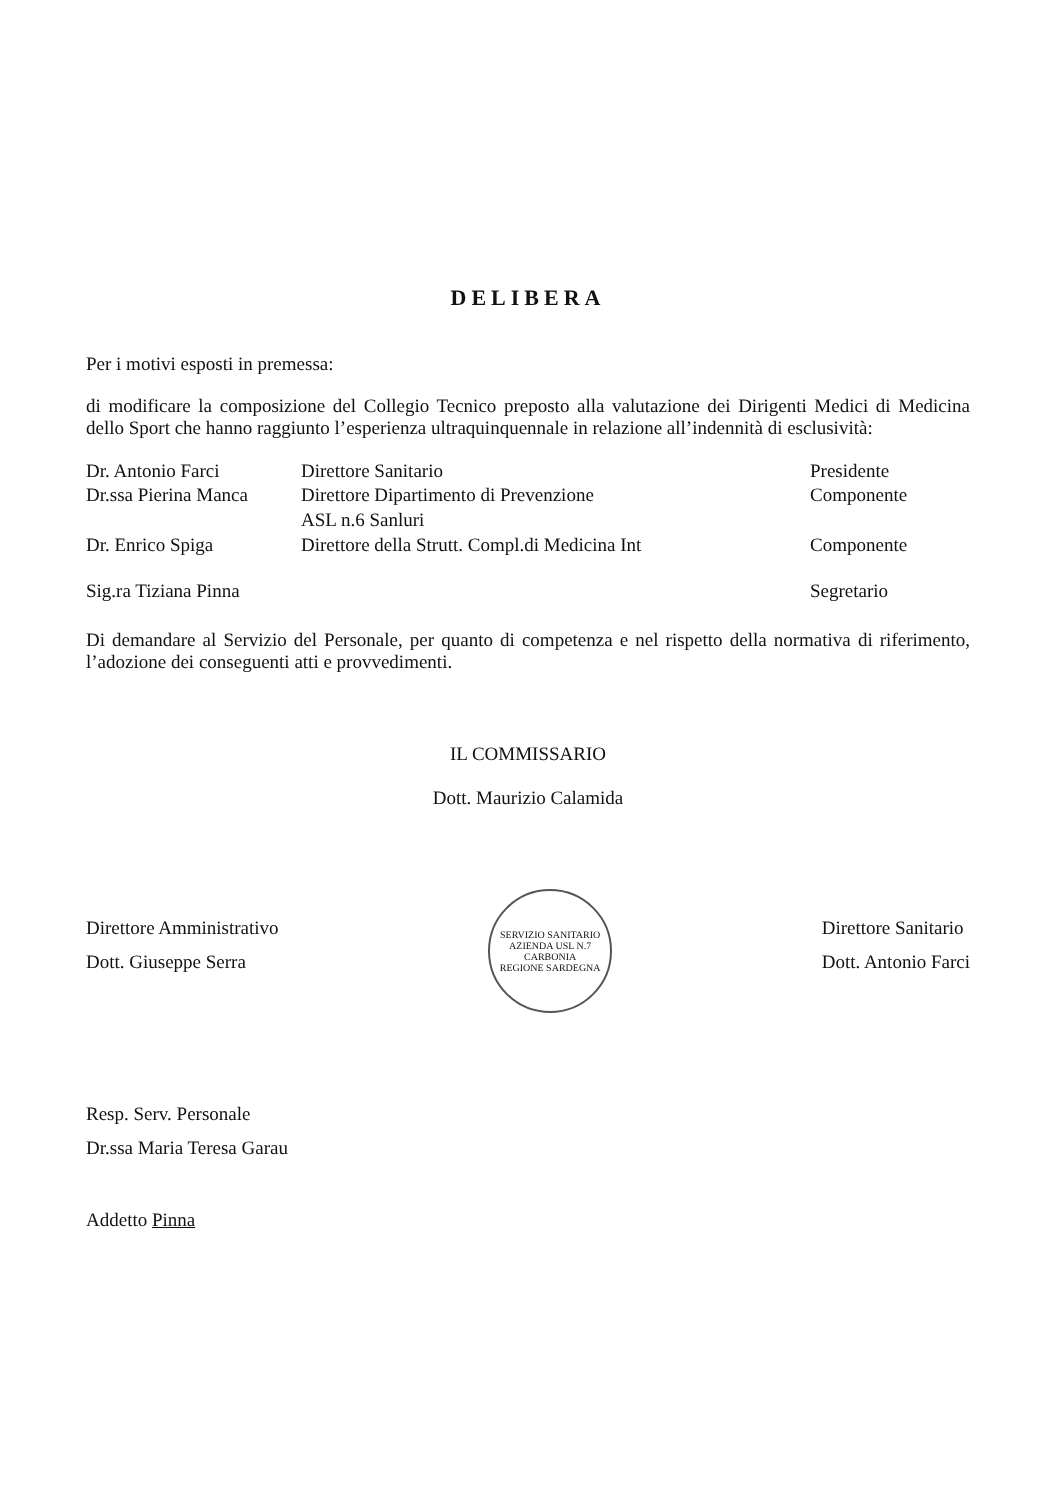DELIBERA
Per i motivi esposti in premessa:
di modificare la composizione del Collegio Tecnico preposto alla valutazione dei Dirigenti Medici di Medicina dello Sport che hanno raggiunto l’esperienza ultraquinquennale in relazione all’indennità di esclusività:
| Dr. Antonio Farci | Direttore Sanitario | Presidente |
| Dr.ssa Pierina Manca | Direttore Dipartimento di Prevenzione ASL n.6 Sanluri | Componente |
| Dr. Enrico Spiga | Direttore della Strutt. Compl.di Medicina Int | Componente |
| Sig.ra Tiziana Pinna | | Segretario |
Di demandare al Servizio del Personale, per quanto di competenza e nel rispetto della normativa di riferimento, l’adozione dei conseguenti atti e provvedimenti.
IL COMMISSARIO
Dott. Maurizio Calamida
Direttore Amministrativo
Dott. Giuseppe Serra
SERVIZIO SANITARIO
AZIENDA USL N.7 CARBONIA
REGIONE SARDEGNA
Direttore Sanitario
Dott. Antonio Farci
Resp. Serv. Personale
Dr.ssa Maria Teresa Garau
Addetto Pinna